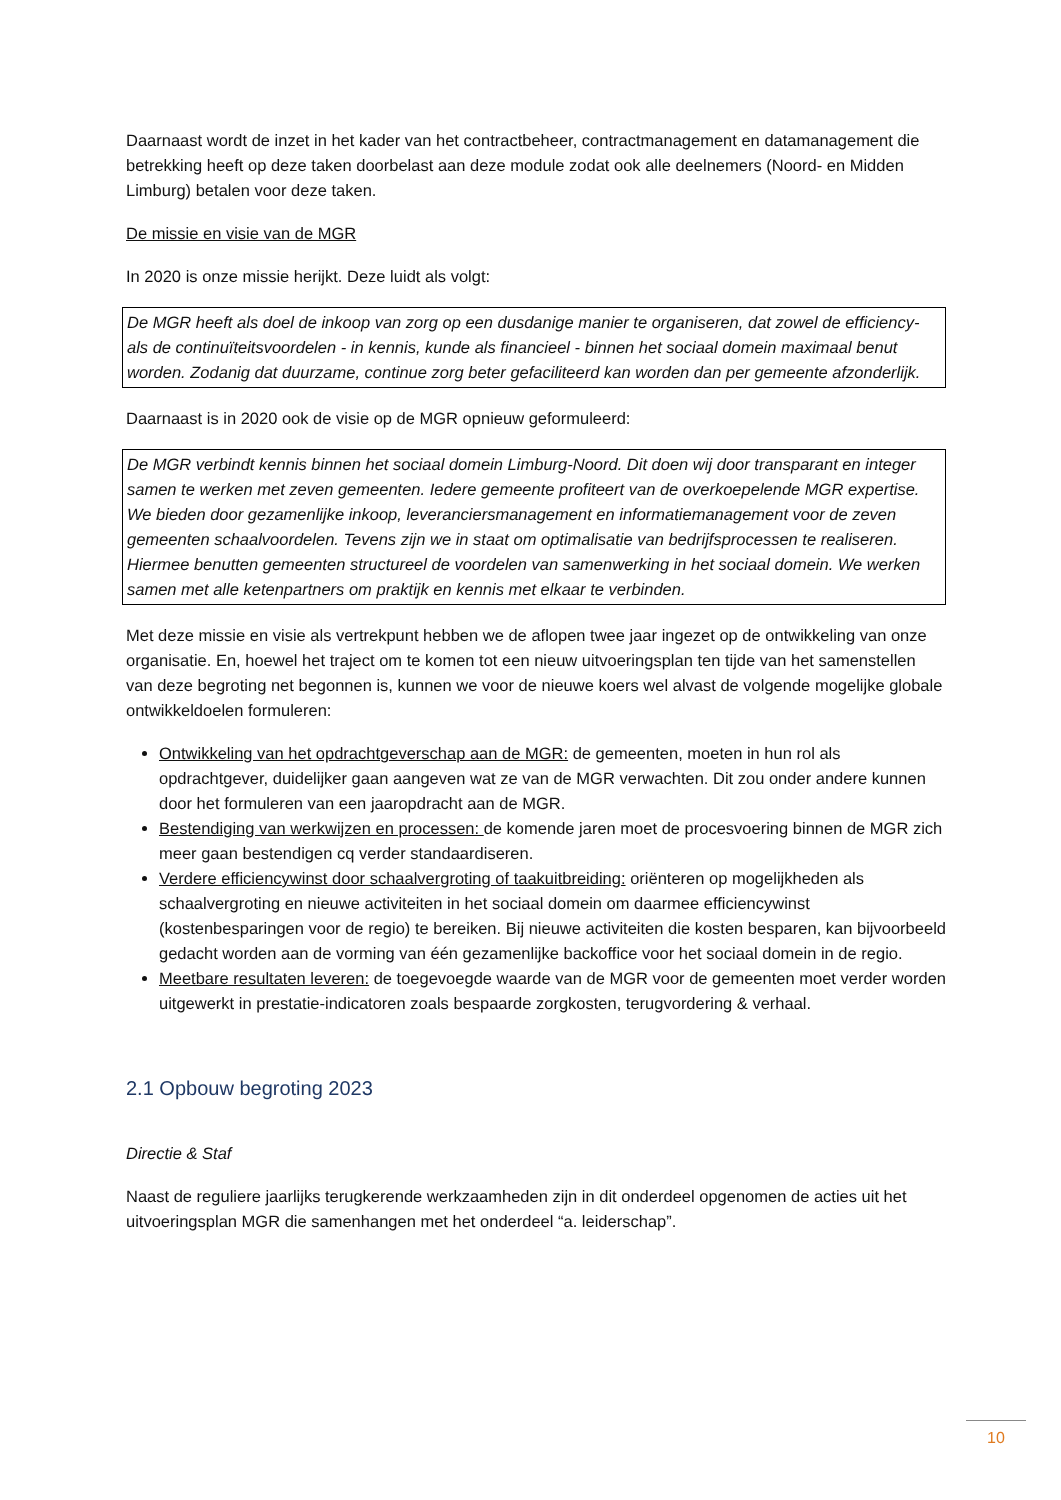Daarnaast wordt de inzet in het kader van het contractbeheer, contractmanagement en datamanagement die betrekking heeft op deze taken doorbelast aan deze module zodat ook alle deelnemers (Noord- en Midden Limburg) betalen voor deze taken.
De missie en visie van de MGR
In 2020 is onze missie herijkt. Deze luidt als volgt:
De MGR heeft als doel de inkoop van zorg op een dusdanige manier te organiseren, dat zowel de efficiency- als de continuïteitsvoordelen - in kennis, kunde als financieel - binnen het sociaal domein maximaal benut worden. Zodanig dat duurzame, continue zorg beter gefaciliteerd kan worden dan per gemeente afzonderlijk.
Daarnaast is in 2020 ook de visie op de MGR opnieuw geformuleerd:
De MGR verbindt kennis binnen het sociaal domein Limburg-Noord. Dit doen wij door transparant en integer samen te werken met zeven gemeenten. Iedere gemeente profiteert van de overkoepelende MGR expertise. We bieden door gezamenlijke inkoop, leveranciersmanagement en informatiemanagement voor de zeven gemeenten schaalvoordelen. Tevens zijn we in staat om optimalisatie van bedrijfsprocessen te realiseren. Hiermee benutten gemeenten structureel de voordelen van samenwerking in het sociaal domein. We werken samen met alle ketenpartners om praktijk en kennis met elkaar te verbinden.
Met deze missie en visie als vertrekpunt hebben we de aflopen twee jaar ingezet op de ontwikkeling van onze organisatie. En, hoewel het traject om te komen tot een nieuw uitvoeringsplan ten tijde van het samenstellen van deze begroting net begonnen is, kunnen we voor de nieuwe koers wel alvast de volgende mogelijke globale ontwikkeldoelen formuleren:
Ontwikkeling van het opdrachtgeverschap aan de MGR: de gemeenten, moeten in hun rol als opdrachtgever, duidelijker gaan aangeven wat ze van de MGR verwachten. Dit zou onder andere kunnen door het formuleren van een jaaropdracht aan de MGR.
Bestendiging van werkwijzen en processen: de komende jaren moet de procesvoering binnen de MGR zich meer gaan bestendigen cq verder standaardiseren.
Verdere efficiencywinst door schaalvergroting of taakuitbreiding: oriënteren op mogelijkheden als schaalvergroting en nieuwe activiteiten in het sociaal domein om daarmee efficiencywinst (kostenbesparingen voor de regio) te bereiken. Bij nieuwe activiteiten die kosten besparen, kan bijvoorbeeld gedacht worden aan de vorming van één gezamenlijke backoffice voor het sociaal domein in de regio.
Meetbare resultaten leveren: de toegevoegde waarde van de MGR voor de gemeenten moet verder worden uitgewerkt in prestatie-indicatoren zoals bespaarde zorgkosten, terugvordering & verhaal.
2.1 Opbouw begroting 2023
Directie & Staf
Naast de reguliere jaarlijks terugkerende werkzaamheden zijn in dit onderdeel opgenomen de acties uit het uitvoeringsplan MGR die samenhangen met het onderdeel “a. leiderschap”.
10